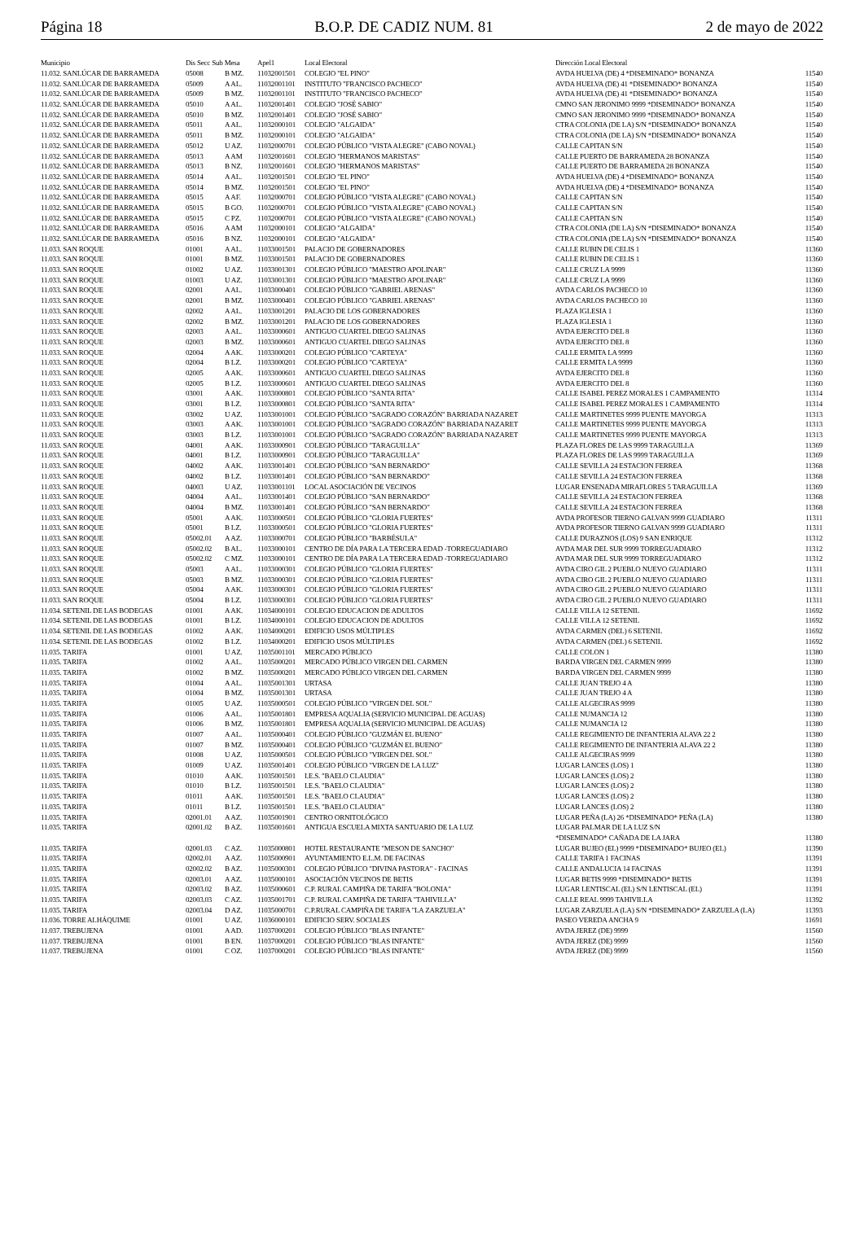Página 18 B.O.P. DE CADIZ NUM. 81 2 de mayo de 2022
| Municipio | Dis Secc Sub Mesa | | Apel1 | Local Electoral | Dirección Local Electoral | |
| --- | --- | --- | --- | --- | --- | --- |
| 11.032. SANLÚCAR DE BARRAMEDA | 05008 | B MZ. | 11032001501 | COLEGIO "EL PINO" | AVDA HUELVA (DE) 4 *DISEMINADO* BONANZA | 11540 |
| 11.032. SANLÚCAR DE BARRAMEDA | 05009 | A AL. | 11032001101 | INSTITUTO "FRANCISCO PACHECO" | AVDA HUELVA (DE) 41 *DISEMINADO* BONANZA | 11540 |
| 11.032. SANLÚCAR DE BARRAMEDA | 05009 | B MZ. | 11032001101 | INSTITUTO "FRANCISCO PACHECO" | AVDA HUELVA (DE) 41 *DISEMINADO* BONANZA | 11540 |
| 11.032. SANLÚCAR DE BARRAMEDA | 05010 | A AL. | 11032001401 | COLEGIO "JOSÉ SABIO" | CMNO SAN JERONIMO 9999 *DISEMINADO* BONANZA | 11540 |
| 11.032. SANLÚCAR DE BARRAMEDA | 05010 | B MZ. | 11032001401 | COLEGIO "JOSÉ SABIO" | CMNO SAN JERONIMO 9999 *DISEMINADO* BONANZA | 11540 |
| 11.032. SANLÚCAR DE BARRAMEDA | 05011 | A AL. | 11032000101 | COLEGIO "ALGAIDA" | CTRA COLONIA (DE LA) S/N *DISEMINADO* BONANZA | 11540 |
| 11.032. SANLÚCAR DE BARRAMEDA | 05011 | B MZ. | 11032000101 | COLEGIO "ALGAIDA" | CTRA COLONIA (DE LA) S/N *DISEMINADO* BONANZA | 11540 |
| 11.032. SANLÚCAR DE BARRAMEDA | 05012 | U AZ. | 11032000701 | COLEGIO PÚBLICO "VISTA ALEGRE" (CABO NOVAL) | CALLE CAPITAN S/N | 11540 |
| 11.032. SANLÚCAR DE BARRAMEDA | 05013 | A AM | 11032001601 | COLEGIO "HERMANOS MARISTAS" | CALLE PUERTO DE BARRAMEDA 28 BONANZA | 11540 |
| 11.032. SANLÚCAR DE BARRAMEDA | 05013 | B NZ. | 11032001601 | COLEGIO "HERMANOS MARISTAS" | CALLE PUERTO DE BARRAMEDA 28 BONANZA | 11540 |
| 11.032. SANLÚCAR DE BARRAMEDA | 05014 | A AL. | 11032001501 | COLEGIO "EL PINO" | AVDA HUELVA (DE) 4 *DISEMINADO* BONANZA | 11540 |
| 11.032. SANLÚCAR DE BARRAMEDA | 05014 | B MZ. | 11032001501 | COLEGIO "EL PINO" | AVDA HUELVA (DE) 4 *DISEMINADO* BONANZA | 11540 |
| 11.032. SANLÚCAR DE BARRAMEDA | 05015 | A AF. | 11032000701 | COLEGIO PÚBLICO "VISTA ALEGRE" (CABO NOVAL) | CALLE CAPITAN S/N | 11540 |
| 11.032. SANLÚCAR DE BARRAMEDA | 05015 | B GO. | 11032000701 | COLEGIO PÚBLICO "VISTA ALEGRE" (CABO NOVAL) | CALLE CAPITAN S/N | 11540 |
| 11.032. SANLÚCAR DE BARRAMEDA | 05015 | C PZ. | 11032000701 | COLEGIO PÚBLICO "VISTA ALEGRE" (CABO NOVAL) | CALLE CAPITAN S/N | 11540 |
| 11.032. SANLÚCAR DE BARRAMEDA | 05016 | A AM | 11032000101 | COLEGIO "ALGAIDA" | CTRA COLONIA (DE LA) S/N *DISEMINADO* BONANZA | 11540 |
| 11.032. SANLÚCAR DE BARRAMEDA | 05016 | B NZ. | 11032000101 | COLEGIO "ALGAIDA" | CTRA COLONIA (DE LA) S/N *DISEMINADO* BONANZA | 11540 |
| 11.033. SAN ROQUE | 01001 | A AL. | 11033001501 | PALACIO DE GOBERNADORES | CALLE RUBIN DE CELIS 1 | 11360 |
| 11.033. SAN ROQUE | 01001 | B MZ. | 11033001501 | PALACIO DE GOBERNADORES | CALLE RUBIN DE CELIS 1 | 11360 |
| 11.033. SAN ROQUE | 01002 | U AZ. | 11033001301 | COLEGIO PÚBLICO "MAESTRO APOLINAR" | CALLE CRUZ LA 9999 | 11360 |
| 11.033. SAN ROQUE | 01003 | U AZ. | 11033001301 | COLEGIO PÚBLICO "MAESTRO APOLINAR" | CALLE CRUZ LA 9999 | 11360 |
| 11.033. SAN ROQUE | 02001 | A AL. | 11033000401 | COLEGIO PÚBLICO "GABRIEL ARENAS" | AVDA CARLOS PACHECO 10 | 11360 |
| 11.033. SAN ROQUE | 02001 | B MZ. | 11033000401 | COLEGIO PÚBLICO "GABRIEL ARENAS" | AVDA CARLOS PACHECO 10 | 11360 |
| 11.033. SAN ROQUE | 02002 | A AL. | 11033001201 | PALACIO DE LOS GOBERNADORES | PLAZA IGLESIA 1 | 11360 |
| 11.033. SAN ROQUE | 02002 | B MZ. | 11033001201 | PALACIO DE LOS GOBERNADORES | PLAZA IGLESIA 1 | 11360 |
| 11.033. SAN ROQUE | 02003 | A AL. | 11033000601 | ANTIGUO CUARTEL DIEGO SALINAS | AVDA EJERCITO DEL 8 | 11360 |
| 11.033. SAN ROQUE | 02003 | B MZ. | 11033000601 | ANTIGUO CUARTEL DIEGO SALINAS | AVDA EJERCITO DEL 8 | 11360 |
| 11.033. SAN ROQUE | 02004 | A AK. | 11033000201 | COLEGIO PÚBLICO "CARTEYA" | CALLE ERMITA LA 9999 | 11360 |
| 11.033. SAN ROQUE | 02004 | B LZ. | 11033000201 | COLEGIO PÚBLICO "CARTEYA" | CALLE ERMITA LA 9999 | 11360 |
| 11.033. SAN ROQUE | 02005 | A AK. | 11033000601 | ANTIGUO CUARTEL DIEGO SALINAS | AVDA EJERCITO DEL 8 | 11360 |
| 11.033. SAN ROQUE | 02005 | B LZ. | 11033000601 | ANTIGUO CUARTEL DIEGO SALINAS | AVDA EJERCITO DEL 8 | 11360 |
| 11.033. SAN ROQUE | 03001 | A AK. | 11033000801 | COLEGIO PÚBLICO "SANTA RITA" | CALLE ISABEL PEREZ MORALES 1 CAMPAMENTO | 11314 |
| 11.033. SAN ROQUE | 03001 | B LZ. | 11033000801 | COLEGIO PÚBLICO "SANTA RITA" | CALLE ISABEL PEREZ MORALES 1 CAMPAMENTO | 11314 |
| 11.033. SAN ROQUE | 03002 | U AZ. | 11033001001 | COLEGIO PÚBLICO "SAGRADO CORAZÓN" BARRIADA NAZARET | CALLE MARTINETES 9999 PUENTE MAYORGA | 11313 |
| 11.033. SAN ROQUE | 03003 | A AK. | 11033001001 | COLEGIO PÚBLICO "SAGRADO CORAZÓN" BARRIADA NAZARET | CALLE MARTINETES 9999 PUENTE MAYORGA | 11313 |
| 11.033. SAN ROQUE | 03003 | B LZ. | 11033001001 | COLEGIO PÚBLICO "SAGRADO CORAZÓN" BARRIADA NAZARET | CALLE MARTINETES 9999 PUENTE MAYORGA | 11313 |
| 11.033. SAN ROQUE | 04001 | A AK. | 11033000901 | COLEGIO PÚBLICO "TARAGUILLA" | PLAZA FLORES DE LAS 9999 TARAGUILLA | 11369 |
| 11.033. SAN ROQUE | 04001 | B LZ. | 11033000901 | COLEGIO PÚBLICO "TARAGUILLA" | PLAZA FLORES DE LAS 9999 TARAGUILLA | 11369 |
| 11.033. SAN ROQUE | 04002 | A AK. | 11033001401 | COLEGIO PÚBLICO "SAN BERNARDO" | CALLE SEVILLA 24 ESTACION FERREA | 11368 |
| 11.033. SAN ROQUE | 04002 | B LZ. | 11033001401 | COLEGIO PÚBLICO "SAN BERNARDO" | CALLE SEVILLA 24 ESTACION FERREA | 11368 |
| 11.033. SAN ROQUE | 04003 | U AZ. | 11033001101 | LOCAL ASOCIACIÓN DE VECINOS | LUGAR ENSENADA MIRAFLORES 5 TARAGUILLA | 11369 |
| 11.033. SAN ROQUE | 04004 | A AL. | 11033001401 | COLEGIO PÚBLICO "SAN BERNARDO" | CALLE SEVILLA 24 ESTACION FERREA | 11368 |
| 11.033. SAN ROQUE | 04004 | B MZ. | 11033001401 | COLEGIO PÚBLICO "SAN BERNARDO" | CALLE SEVILLA 24 ESTACION FERREA | 11368 |
| 11.033. SAN ROQUE | 05001 | A AK. | 11033000501 | COLEGIO PÚBLICO "GLORIA FUERTES" | AVDA PROFESOR TIERNO GALVAN 9999 GUADIARO | 11311 |
| 11.033. SAN ROQUE | 05001 | B LZ. | 11033000501 | COLEGIO PÚBLICO "GLORIA FUERTES" | AVDA PROFESOR TIERNO GALVAN 9999 GUADIARO | 11311 |
| 11.033. SAN ROQUE | 05002.01 | A AZ. | 11033000701 | COLEGIO PÚBLICO "BARBÉSULA" | CALLE DURAZNOS (LOS) 9 SAN ENRIQUE | 11312 |
| 11.033. SAN ROQUE | 05002.02 | B AL. | 11033000101 | CENTRO DE DÍA PARA LA TERCERA EDAD -TORREGUADIARO | AVDA MAR DEL SUR 9999 TORREGUADIARO | 11312 |
| 11.033. SAN ROQUE | 05002.02 | C MZ. | 11033000101 | CENTRO DE DÍA PARA LA TERCERA EDAD -TORREGUADIARO | AVDA MAR DEL SUR 9999 TORREGUADIARO | 11312 |
| 11.033. SAN ROQUE | 05003 | A AL. | 11033000301 | COLEGIO PÚBLICO "GLORIA FUERTES" | AVDA CIRO GIL 2 PUEBLO NUEVO GUADIARO | 11311 |
| 11.033. SAN ROQUE | 05003 | B MZ. | 11033000301 | COLEGIO PÚBLICO "GLORIA FUERTES" | AVDA CIRO GIL 2 PUEBLO NUEVO GUADIARO | 11311 |
| 11.033. SAN ROQUE | 05004 | A AK. | 11033000301 | COLEGIO PÚBLICO "GLORIA FUERTES" | AVDA CIRO GIL 2 PUEBLO NUEVO GUADIARO | 11311 |
| 11.033. SAN ROQUE | 05004 | B LZ. | 11033000301 | COLEGIO PÚBLICO "GLORIA FUERTES" | AVDA CIRO GIL 2 PUEBLO NUEVO GUADIARO | 11311 |
| 11.034. SETENIL DE LAS BODEGAS | 01001 | A AK. | 11034000101 | COLEGIO EDUCACION DE ADULTOS | CALLE VILLA 12 SETENIL | 11692 |
| 11.034. SETENIL DE LAS BODEGAS | 01001 | B LZ. | 11034000101 | COLEGIO EDUCACION DE ADULTOS | CALLE VILLA 12 SETENIL | 11692 |
| 11.034. SETENIL DE LAS BODEGAS | 01002 | A AK. | 11034000201 | EDIFICIO USOS MÚLTIPLES | AVDA CARMEN (DEL) 6 SETENIL | 11692 |
| 11.034. SETENIL DE LAS BODEGAS | 01002 | B LZ. | 11034000201 | EDIFICIO USOS MÚLTIPLES | AVDA CARMEN (DEL) 6 SETENIL | 11692 |
| 11.035. TARIFA | 01001 | U AZ. | 11035001101 | MERCADO PÚBLICO | CALLE COLON 1 | 11380 |
| 11.035. TARIFA | 01002 | A AL. | 11035000201 | MERCADO PÚBLICO VIRGEN DEL CARMEN | BARDA VIRGEN DEL CARMEN 9999 | 11380 |
| 11.035. TARIFA | 01002 | B MZ. | 11035000201 | MERCADO PÚBLICO VIRGEN DEL CARMEN | BARDA VIRGEN DEL CARMEN 9999 | 11380 |
| 11.035. TARIFA | 01004 | A AL. | 11035001301 | URTASA | CALLE JUAN TREJO 4 A | 11380 |
| 11.035. TARIFA | 01004 | B MZ. | 11035001301 | URTASA | CALLE JUAN TREJO 4 A | 11380 |
| 11.035. TARIFA | 01005 | U AZ. | 11035000501 | COLEGIO PÚBLICO "VIRGEN DEL SOL" | CALLE ALGECIRAS 9999 | 11380 |
| 11.035. TARIFA | 01006 | A AL. | 11035001801 | EMPRESA AQUALIA (SERVICIO MUNICIPAL DE AGUAS) | CALLE NUMANCIA 12 | 11380 |
| 11.035. TARIFA | 01006 | B MZ. | 11035001801 | EMPRESA AQUALIA (SERVICIO MUNICIPAL DE AGUAS) | CALLE NUMANCIA 12 | 11380 |
| 11.035. TARIFA | 01007 | A AL. | 11035000401 | COLEGIO PÚBLICO "GUZMÁN EL BUENO" | CALLE REGIMIENTO DE INFANTERIA ALAVA 22 2 | 11380 |
| 11.035. TARIFA | 01007 | B MZ. | 11035000401 | COLEGIO PÚBLICO "GUZMÁN EL BUENO" | CALLE REGIMIENTO DE INFANTERIA ALAVA 22 2 | 11380 |
| 11.035. TARIFA | 01008 | U AZ. | 11035000501 | COLEGIO PÚBLICO "VIRGEN DEL SOL" | CALLE ALGECIRAS 9999 | 11380 |
| 11.035. TARIFA | 01009 | U AZ. | 11035001401 | COLEGIO PÚBLICO "VIRGEN DE LA LUZ" | LUGAR LANCES (LOS) 1 | 11380 |
| 11.035. TARIFA | 01010 | A AK. | 11035001501 | I.E.S. "BAELO CLAUDIA" | LUGAR LANCES (LOS) 2 | 11380 |
| 11.035. TARIFA | 01010 | B LZ. | 11035001501 | I.E.S. "BAELO CLAUDIA" | LUGAR LANCES (LOS) 2 | 11380 |
| 11.035. TARIFA | 01011 | A AK. | 11035001501 | I.E.S. "BAELO CLAUDIA" | LUGAR LANCES (LOS) 2 | 11380 |
| 11.035. TARIFA | 01011 | B LZ. | 11035001501 | I.E.S. "BAELO CLAUDIA" | LUGAR LANCES (LOS) 2 | 11380 |
| 11.035. TARIFA | 02001.01 | A AZ. | 11035001901 | CENTRO ORNITOLÓGICO | LUGAR PEÑA (LA) 26 *DISEMINADO* PEÑA (LA) | 11380 |
| 11.035. TARIFA | 02001.02 | B AZ. | 11035001601 | ANTIGUA ESCUELA MIXTA SANTUARIO DE LA LUZ | LUGAR PALMAR DE LA LUZ S/N | |
| | | | | | *DISEMINADO* CAÑADA DE LA JARA | 11380 |
| 11.035. TARIFA | 02001.03 | C AZ. | 11035000801 | HOTEL RESTAURANTE "MESON DE SANCHO" | LUGAR BUJEO (EL) 9999 *DISEMINADO* BUJEO (EL) | 11390 |
| 11.035. TARIFA | 02002.01 | A AZ. | 11035000901 | AYUNTAMIENTO E.L.M. DE FACINAS | CALLE TARIFA 1 FACINAS | 11391 |
| 11.035. TARIFA | 02002.02 | B AZ. | 11035000301 | COLEGIO PÚBLICO "DIVINA PASTORA" - FACINAS | CALLE ANDALUCIA 14 FACINAS | 11391 |
| 11.035. TARIFA | 02003.01 | A AZ. | 11035000101 | ASOCIACIÓN VECINOS DE BETIS | LUGAR BETIS 9999 *DISEMINADO* BETIS | 11391 |
| 11.035. TARIFA | 02003.02 | B AZ. | 11035000601 | C.P. RURAL CAMPIÑA DE TARIFA "BOLONIA" | LUGAR LENTISCAL (EL) S/N LENTISCAL (EL) | 11391 |
| 11.035. TARIFA | 02003.03 | C AZ. | 11035001701 | C.P. RURAL CAMPIÑA DE TARIFA "TAHIVILLA" | CALLE REAL 9999 TAHIVILLA | 11392 |
| 11.035. TARIFA | 02003.04 | D AZ. | 11035000701 | C.P.RURAL CAMPIÑA DE TARIFA "LA ZARZUELA" | LUGAR ZARZUELA (LA) S/N *DISEMINADO* ZARZUELA (LA) | 11393 |
| 11.036. TORRE ALHÁQUIME | 01001 | U AZ. | 11036000101 | EDIFICIO SERV. SOCIALES | PASEO VEREDA ANCHA 9 | 11691 |
| 11.037. TREBUJENA | 01001 | A AD. | 11037000201 | COLEGIO PÚBLICO "BLAS INFANTE" | AVDA JEREZ (DE) 9999 | 11560 |
| 11.037. TREBUJENA | 01001 | B EN. | 11037000201 | COLEGIO PÚBLICO "BLAS INFANTE" | AVDA JEREZ (DE) 9999 | 11560 |
| 11.037. TREBUJENA | 01001 | C OZ. | 11037000201 | COLEGIO PÚBLICO "BLAS INFANTE" | AVDA JEREZ (DE) 9999 | 11560 |